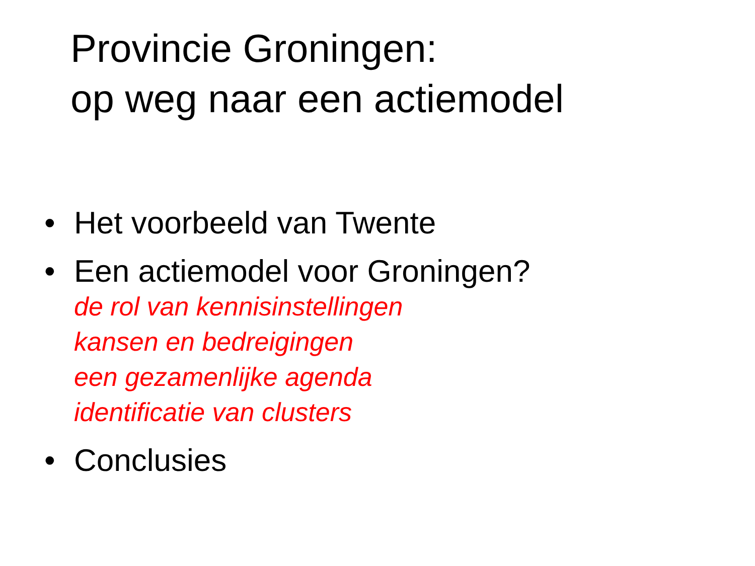Provincie Groningen:
op weg naar een actiemodel
• Het voorbeeld van Twente
• Een actiemodel voor Groningen?
de rol van kennisinstellingen
kansen en bedreigingen
een gezamenlijke agenda
identificatie van clusters
• Conclusies